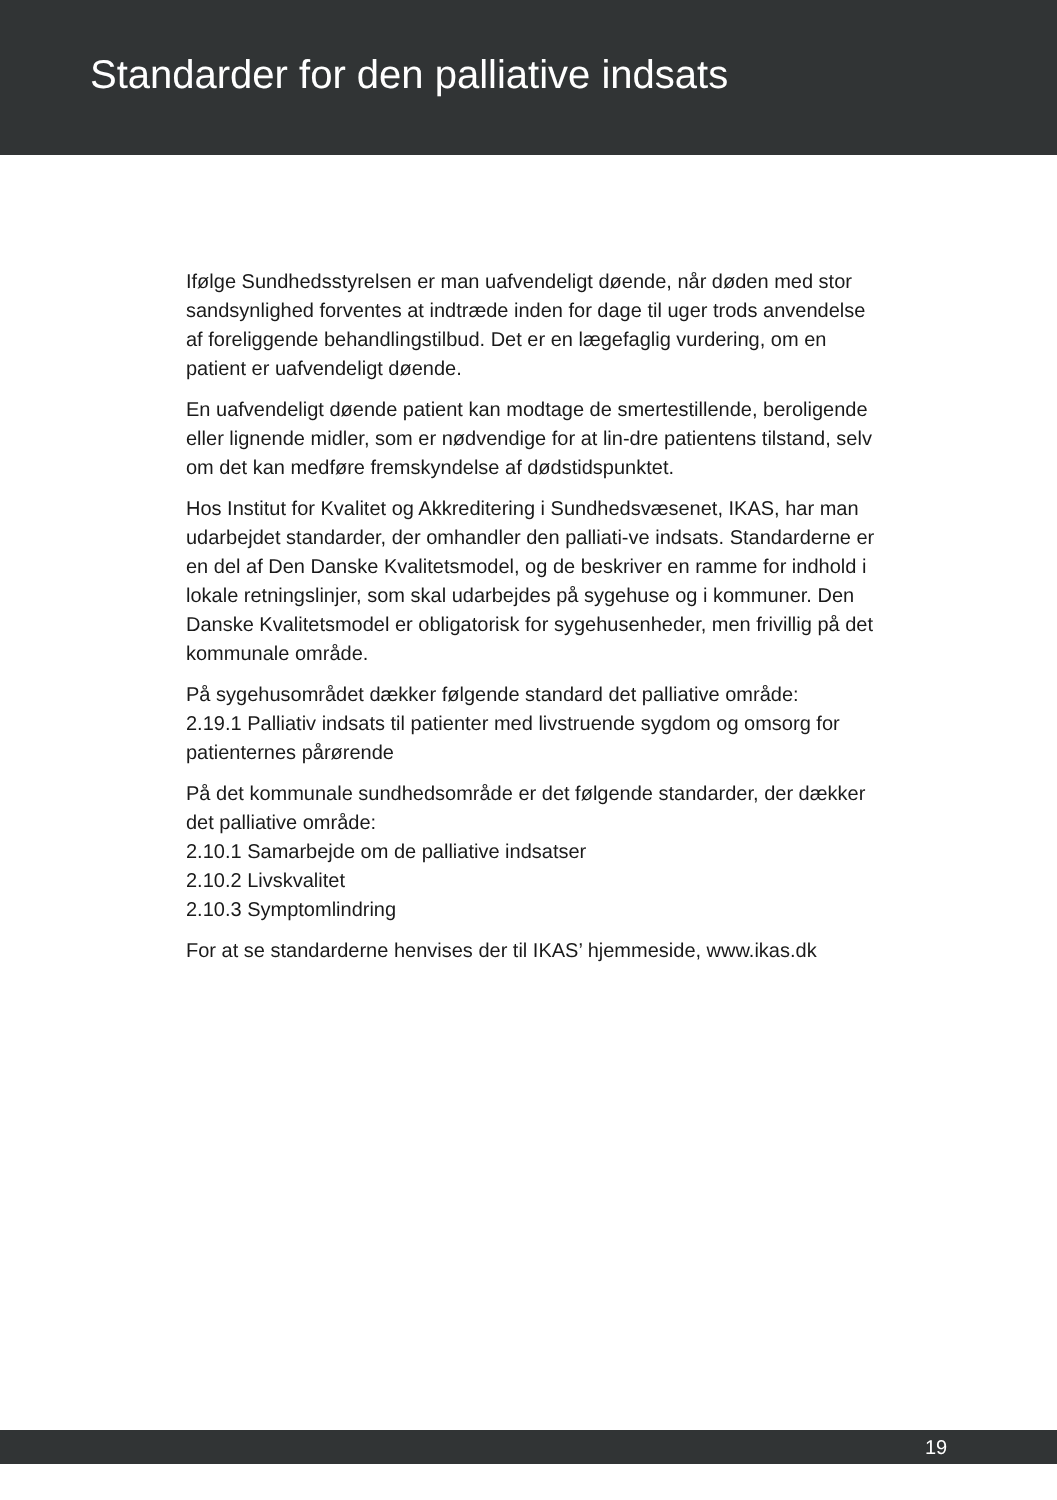Standarder for den palliative indsats
Ifølge Sundhedsstyrelsen er man uafvendeligt døende, når døden med stor sandsynlighed forventes at indtræde inden for dage til uger trods anvendelse af foreliggende behandlingstilbud. Det er en lægefaglig vurdering, om en patient er uafvendeligt døende.
En uafvendeligt døende patient kan modtage de smertestillende, beroligende eller lignende midler, som er nødvendige for at lin-dre patientens tilstand, selv om det kan medføre fremskyndelse af dødstidspunktet.
Hos Institut for Kvalitet og Akkreditering i Sundhedsvæsenet, IKAS, har man udarbejdet standarder, der omhandler den palliati-ve indsats. Standarderne er en del af Den Danske Kvalitetsmodel, og de beskriver en ramme for indhold i lokale retningslinjer, som skal udarbejdes på sygehuse og i kommuner. Den Danske Kvalitetsmodel er obligatorisk for sygehusenheder, men frivillig på det kommunale område.
På sygehusområdet dækker følgende standard det palliative område:
2.19.1 Palliativ indsats til patienter med livstruende sygdom og omsorg for patienternes pårørende
På det kommunale sundhedsområde er det følgende standarder, der dækker det palliative område:
2.10.1 Samarbejde om de palliative indsatser
2.10.2 Livskvalitet
2.10.3 Symptomlindring
For at se standarderne henvises der til IKAS’ hjemmeside, www.ikas.dk
19